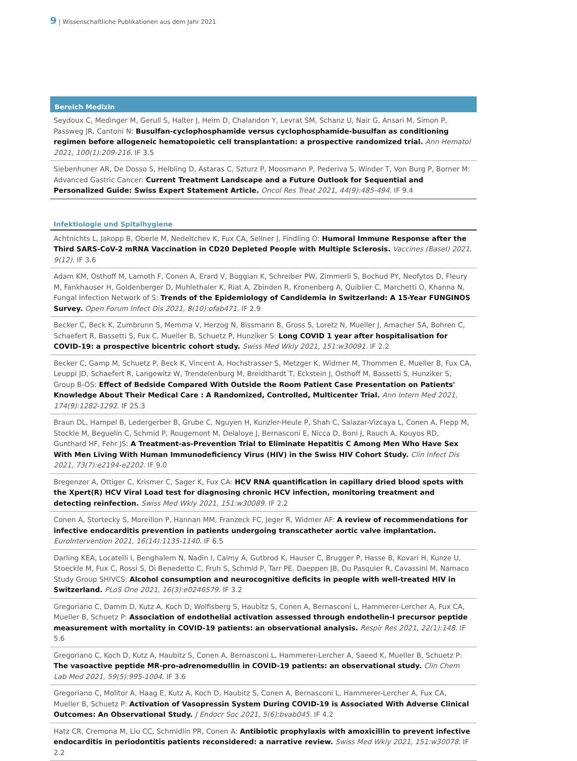9 | Wissenschaftliche Publikationen aus dem Jahr 2021
Bereich Medizin
Seydoux C, Medinger M, Gerull S, Halter J, Heim D, Chalandon Y, Levrat SM, Schanz U, Nair G, Ansari M, Simon P, Passweg JR, Cantoni N: Busulfan-cyclophosphamide versus cyclophosphamide-busulfan as conditioning regimen before allogeneic hematopoietic cell transplantation: a prospective randomized trial. Ann Hematol 2021, 100(1):209-216. IF 3.5
Siebenhuner AR, De Dosso S, Helbling D, Astaras C, Szturz P, Moosmann P, Pederiva S, Winder T, Von Burg P, Borner M: Advanced Gastric Cancer: Current Treatment Landscape and a Future Outlook for Sequential and Personalized Guide: Swiss Expert Statement Article. Oncol Res Treat 2021, 44(9):485-494. IF 9.4
Infektiologie und Spitalhygiene
Achtnichts L, Jakopp B, Oberle M, Nedeltchev K, Fux CA, Sellner J, Findling O: Humoral Immune Response after the Third SARS-CoV-2 mRNA Vaccination in CD20 Depleted People with Multiple Sclerosis. Vaccines (Basel) 2021, 9(12). IF 3.6
Adam KM, Osthoff M, Lamoth F, Conen A, Erard V, Boggian K, Schreiber PW, Zimmerli S, Bochud PY, Neofytos D, Fleury M, Fankhauser H, Goldenberger D, Muhlethaler K, Riat A, Zbinden R, Kronenberg A, Quiblier C, Marchetti O, Khanna N, Fungal Infection Network of S: Trends of the Epidemiology of Candidemia in Switzerland: A 15-Year FUNGINOS Survey. Open Forum Infect Dis 2021, 8(10):ofab471. IF 2.9
Becker C, Beck K, Zumbrunn S, Memma V, Herzog N, Bissmann B, Gross S, Loretz N, Mueller J, Amacher SA, Bohren C, Schaefert R, Bassetti S, Fux C, Mueller B, Schuetz P, Hunziker S: Long COVID 1 year after hospitalisation for COVID-19: a prospective bicentric cohort study. Swiss Med Wkly 2021, 151:w30091. IF 2.2
Becker C, Gamp M, Schuetz P, Beck K, Vincent A, Hochstrasser S, Metzger K, Widmer M, Thommen E, Mueller B, Fux CA, Leuppi JD, Schaefert R, Langewitz W, Trendelenburg M, Breidthardt T, Eckstein J, Osthoff M, Bassetti S, Hunziker S, Group B-OS: Effect of Bedside Compared With Outside the Room Patient Case Presentation on Patients' Knowledge About Their Medical Care : A Randomized, Controlled, Multicenter Trial. Ann Intern Med 2021, 174(9):1282-1292. IF 25.3
Braun DL, Hampel B, Ledergerber B, Grube C, Nguyen H, Kunzler-Heule P, Shah C, Salazar-Vizcaya L, Conen A, Flepp M, Stockle M, Beguelin C, Schmid P, Rougemont M, Delaloye J, Bernasconi E, Nicca D, Boni J, Rauch A, Kouyos RD, Gunthard HF, Fehr JS: A Treatment-as-Prevention Trial to Eliminate Hepatitis C Among Men Who Have Sex With Men Living With Human Immunodeficiency Virus (HIV) in the Swiss HIV Cohort Study. Clin Infect Dis 2021, 73(7):e2194-e2202. IF 9.0
Bregenzer A, Ottiger C, Krismer C, Sager K, Fux CA: HCV RNA quantification in capillary dried blood spots with the Xpert(R) HCV Viral Load test for diagnosing chronic HCV infection, monitoring treatment and detecting reinfection. Swiss Med Wkly 2021, 151:w30089. IF 2.2
Conen A, Stortecky S, Moreillon P, Hannan MM, Franzeck FC, Jeger R, Widmer AF: A review of recommendations for infective endocarditis prevention in patients undergoing transcatheter aortic valve implantation. EuroIntervention 2021, 16(14):1135-1140. IF 6.5
Darling KEA, Locatelli I, Benghalem N, Nadin I, Calmy A, Gutbrod K, Hauser C, Brugger P, Hasse B, Kovari H, Kunze U, Stoeckle M, Fux C, Rossi S, Di Benedetto C, Fruh S, Schmid P, Tarr PE, Daeppen JB, Du Pasquier R, Cavassini M, Namaco Study Group SHIVCS: Alcohol consumption and neurocognitive deficits in people with well-treated HIV in Switzerland. PLoS One 2021, 16(3):e0246579. IF 3.2
Gregoriano C, Damm D, Kutz A, Koch D, Wolfisberg S, Haubitz S, Conen A, Bernasconi L, Hammerer-Lercher A, Fux CA, Mueller B, Schuetz P: Association of endothelial activation assessed through endothelin-I precursor peptide measurement with mortality in COVID-19 patients: an observational analysis. Respir Res 2021, 22(1):148. IF 5.6
Gregoriano C, Koch D, Kutz A, Haubitz S, Conen A, Bernasconi L, Hammerer-Lercher A, Saeed K, Mueller B, Schuetz P: The vasoactive peptide MR-pro-adrenomedullin in COVID-19 patients: an observational study. Clin Chem Lab Med 2021, 59(5):995-1004. IF 3.6
Gregoriano C, Molitor A, Haag E, Kutz A, Koch D, Haubitz S, Conen A, Bernasconi L, Hammerer-Lercher A, Fux CA, Mueller B, Schuetz P: Activation of Vasopressin System During COVID-19 is Associated With Adverse Clinical Outcomes: An Observational Study. J Endocr Soc 2021, 5(6):bvab045. IF 4.2
Hatz CR, Cremona M, Liu CC, Schmidlin PR, Conen A: Antibiotic prophylaxis with amoxicillin to prevent infective endocarditis in periodontitis patients reconsidered: a narrative review. Swiss Med Wkly 2021, 151:w30078. IF 2.2